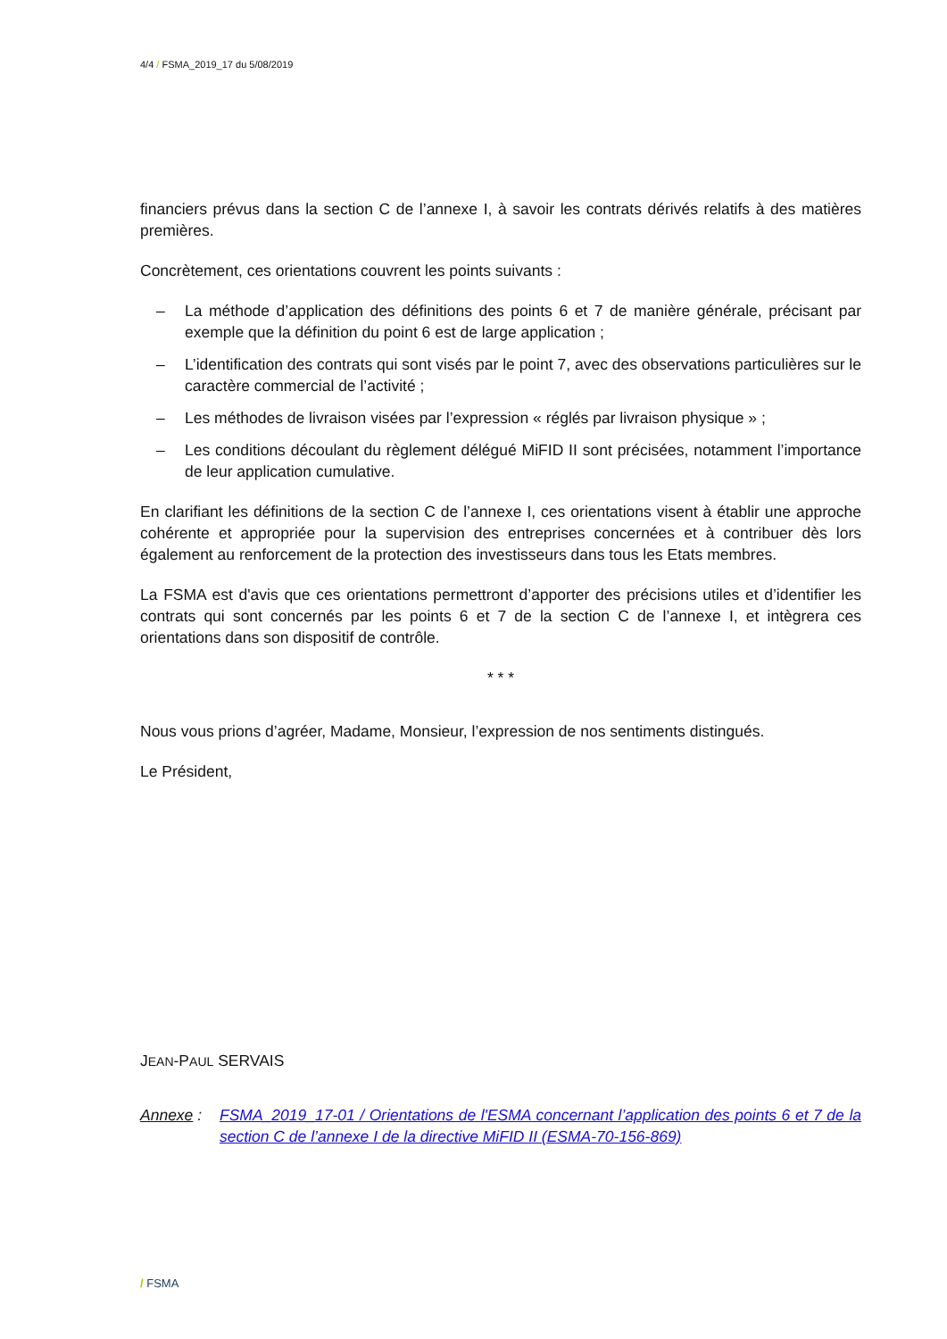4/4 / FSMA_2019_17 du 5/08/2019
financiers prévus dans la section C de l’annexe I, à savoir les contrats dérivés relatifs à des matières premières.
Concrètement, ces orientations couvrent les points suivants :
– La méthode d’application des définitions des points 6 et 7 de manière générale, précisant par exemple que la définition du point 6 est de large application ;
– L’identification des contrats qui sont visés par le point 7, avec des observations particulières sur le caractère commercial de l’activité ;
– Les méthodes de livraison visées par l’expression « réglés par livraison physique » ;
– Les conditions découlant du règlement délégué MiFID II sont précisées, notamment l’importance de leur application cumulative.
En clarifiant les définitions de la section C de l’annexe I, ces orientations visent à établir une approche cohérente et appropriée pour la supervision des entreprises concernées et à contribuer dès lors également au renforcement de la protection des investisseurs dans tous les Etats membres.
La FSMA est d'avis que ces orientations permettront d’apporter des précisions utiles et d’identifier les contrats qui sont concernés par les points 6 et 7 de la section C de l’annexe I, et intègrera ces orientations dans son dispositif de contrôle.
* * *
Nous vous prions d’agréer, Madame, Monsieur, l’expression de nos sentiments distingués.
Le Président,
JEAN-PAUL SERVAIS
Annexe : FSMA_2019_17-01 / Orientations de l'ESMA concernant l’application des points 6 et 7 de la section C de l’annexe I de la directive MiFID II (ESMA-70-156-869)
/ FSMA